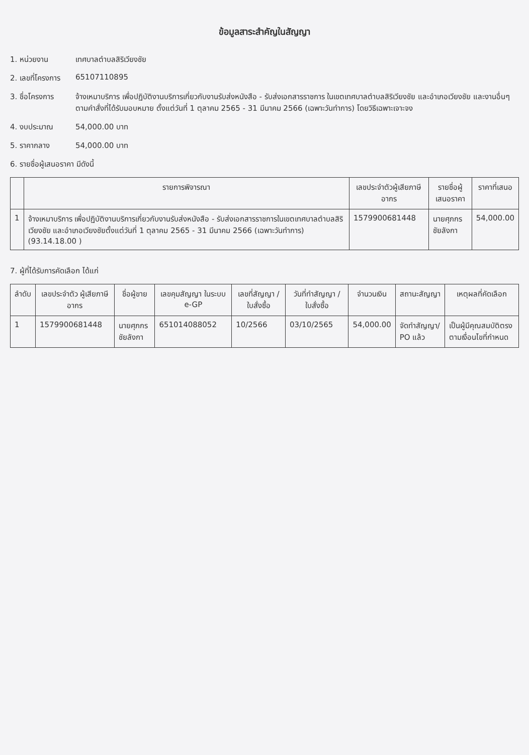ข้อมูลสาระสำคัญในสัญญา
1. หน่วยงาน เทศบาลตำบลสิริเวียงชัย
2. เลขที่โครงการ
65107110895
3. ชื่อโครงการ จ้างเหมาบริการ เพื่อปฏิบัติงานบริการเกี่ยวกับงานรับส่งหนังสือ - รับส่งเอกสารราชการ ในเขตเทศบาลตำบลสิริเวียงชัย และอำเภอเวียงชัย และงานอื่นๆ ตามคำสั่งที่ได้รับมอบหมาย ตั้งแต่วันที่ 1 ตุลาคม 2565 - 31 มีนาคม 2566 (เฉพาะวันทำการ) โดยวิธีเฉพาะเจาะจง
4. งบประมาณ 54,000.00 บาท
5. ราคากลาง 54,000.00 บาท
6. รายชื่อผู้เสนอราคา มีดังนี้
| | รายการพิจารณา | เลขประจำตัวผู้เสียภาษีอากร | รายชื่อผู้เสนอราคา | ราคาที่เสนอ |
| --- | --- | --- | --- | --- |
| 1 | จ้างเหมาบริการ เพื่อปฏิบัติงานบริการเกี่ยวกับงานรับส่งหนังสือ - รับส่งเอกสารราชการในเขตเทศบาลตำบลสิริเวียงชัย และอำเภอเวียงชัยตั้งแต่วันที่ 1 ตุลาคม 2565 - 31 มีนาคม 2566 (เฉพาะวันทำการ)(93.14.18.00 ) | 1579900681448 | นายศุภกร ชัยลังกา | 54,000.00 |
7. ผู้ที่ได้รับการคัดเลือก ได้แก่
| ลำดับ | เลขประจำตัว ผู้เสียภาษีอากร | ชื่อผู้ขาย | เลขคุมสัญญา ในระบบ e-GP | เลขที่สัญญา / ใบสั่งซื้อ | วันที่ทำสัญญา / ใบสั่งซื้อ | จำนวนเงิน | สถานะสัญญา | เหตุผลที่คัดเลือก |
| --- | --- | --- | --- | --- | --- | --- | --- | --- |
| 1 | 1579900681448 | นายศุภกร ชัยลังกา | 651014088052 | 10/2566 | 03/10/2565 | 54,000.00 | จัดทำสัญญา/ PO แล้ว | เป็นผู้มีคุณสมบัติตรงตามเงื่อนไขที่กำหนด |